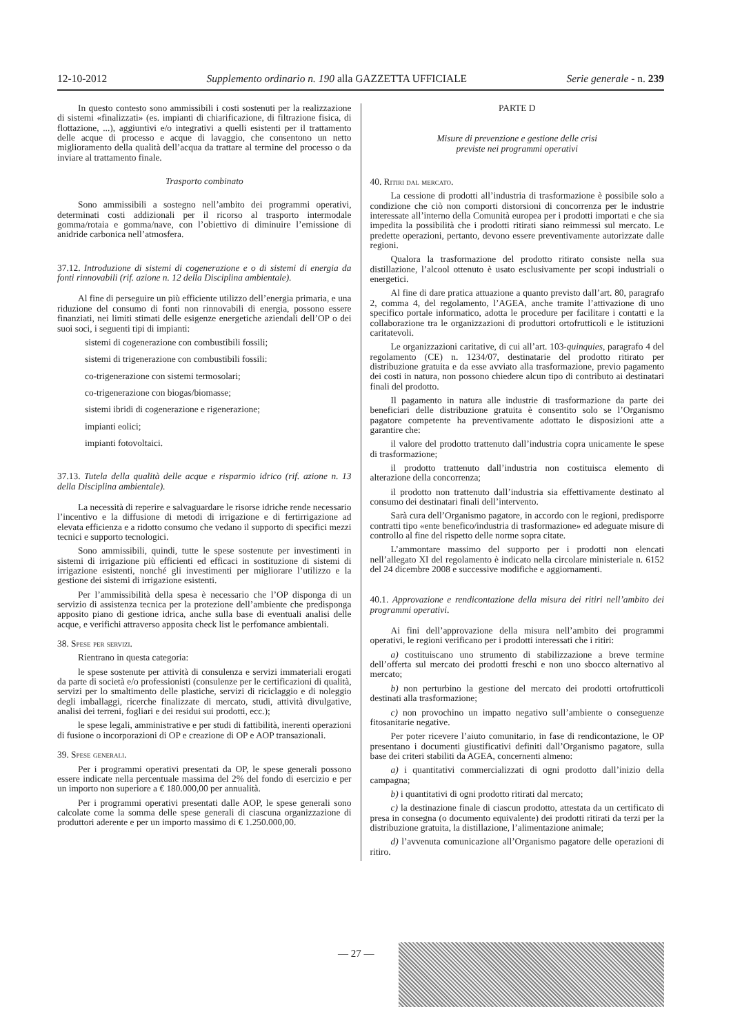12-10-2012 Supplemento ordinario n. 190 alla GAZZETTA UFFICIALE Serie generale - n. 239
In questo contesto sono ammissibili i costi sostenuti per la realizzazione di sistemi «finalizzati» (es. impianti di chiarificazione, di filtrazione fisica, di flottazione, ...), aggiuntivi e/o integrativi a quelli esistenti per il trattamento delle acque di processo e acque di lavaggio, che consentono un netto miglioramento della qualità dell’acqua da trattare al termine del processo o da inviare al trattamento finale.
Trasporto combinato
Sono ammissibili a sostegno nell’ambito dei programmi operativi, determinati costi addizionali per il ricorso al trasporto intermodale gomma/rotaia e gomma/nave, con l’obiettivo di diminuire l’emissione di anidride carbonica nell’atmosfera.
37.12. Introduzione di sistemi di cogenerazione e o di sistemi di energia da fonti rinnovabili (rif. azione n. 12 della Disciplina ambientale).
Al fine di perseguire un più efficiente utilizzo dell’energia primaria, e una riduzione del consumo di fonti non rinnovabili di energia, possono essere finanziati, nei limiti stimati delle esigenze energetiche aziendali dell’OP o dei suoi soci, i seguenti tipi di impianti:
sistemi di cogenerazione con combustibili fossili;
sistemi di trigenerazione con combustibili fossili:
co-trigenerazione con sistemi termosolari;
co-trigenerazione con biogas/biomasse;
sistemi ibridi di cogenerazione e rigenerazione;
impianti eolici;
impianti fotovoltaici.
37.13. Tutela della qualità delle acque e risparmio idrico (rif. azione n. 13 della Disciplina ambientale).
La necessità di reperire e salvaguardare le risorse idriche rende necessario l’incentivo e la diffusione di metodi di irrigazione e di fertirrigazione ad elevata efficienza e a ridotto consumo che vedano il supporto di specifici mezzi tecnici e supporto tecnologici.
Sono ammissibili, quindi, tutte le spese sostenute per investimenti in sistemi di irrigazione più efficienti ed efficaci in sostituzione di sistemi di irrigazione esistenti, nonché gli investimenti per migliorare l’utilizzo e la gestione dei sistemi di irrigazione esistenti.
Per l’ammissibilità della spesa è necessario che l’OP disponga di un servizio di assistenza tecnica per la protezione dell’ambiente che predisponga apposito piano di gestione idrica, anche sulla base di eventuali analisi delle acque, e verifichi attraverso apposita check list le perfomance ambientali.
38. Spese per servizi.
Rientrano in questa categoria:
le spese sostenute per attività di consulenza e servizi immateriali erogati da parte di società e/o professionisti (consulenze per le certificazioni di qualità, servizi per lo smaltimento delle plastiche, servizi di riciclaggio e di noleggio degli imballaggi, ricerche finalizzate di mercato, studi, attività divulgative, analisi dei terreni, fogliari e dei residui sui prodotti, ecc.);
le spese legali, amministrative e per studi di fattibilità, inerenti operazioni di fusione o incorporazioni di OP e creazione di OP e AOP transazionali.
39. Spese generali.
Per i programmi operativi presentati da OP, le spese generali possono essere indicate nella percentuale massima del 2% del fondo di esercizio e per un importo non superiore a € 180.000,00 per annualità.
Per i programmi operativi presentati dalle AOP, le spese generali sono calcolate come la somma delle spese generali di ciascuna organizzazione di produttori aderente e per un importo massimo di € 1.250.000,00.
PARTE D
Misure di prevenzione e gestione delle crisi
previste nei programmi operativi
40. Ritiri dal mercato.
La cessione di prodotti all’industria di trasformazione è possibile solo a condizione che ciò non comporti distorsioni di concorrenza per le industrie interessate all’interno della Comunità europea per i prodotti importati e che sia impedita la possibilità che i prodotti ritirati siano reimmessi sul mercato. Le predette operazioni, pertanto, devono essere preventivamente autorizzate dalle regioni.
Qualora la trasformazione del prodotto ritirato consiste nella sua distillazione, l’alcool ottenuto è usato esclusivamente per scopi industriali o energetici.
Al fine di dare pratica attuazione a quanto previsto dall’art. 80, paragrafo 2, comma 4, del regolamento, l’AGEA, anche tramite l’attivazione di uno specifico portale informatico, adotta le procedure per facilitare i contatti e la collaborazione tra le organizzazioni di produttori ortofrutticoli e le istituzioni caritatevoli.
Le organizzazioni caritative, di cui all’art. 103-quinquies, paragrafo 4 del regolamento (CE) n. 1234/07, destinatarie del prodotto ritirato per distribuzione gratuita e da esse avviato alla trasformazione, previo pagamento dei costi in natura, non possono chiedere alcun tipo di contributo ai destinatari finali del prodotto.
Il pagamento in natura alle industrie di trasformazione da parte dei beneficiari delle distribuzione gratuita è consentito solo se l’Organismo pagatore competente ha preventivamente adottato le disposizioni atte a garantire che:
il valore del prodotto trattenuto dall’industria copra unicamente le spese di trasformazione;
il prodotto trattenuto dall’industria non costituisca elemento di alterazione della concorrenza;
il prodotto non trattenuto dall’industria sia effettivamente destinato al consumo dei destinatari finali dell’intervento.
Sarà cura dell’Organismo pagatore, in accordo con le regioni, predisporre contratti tipo «ente benefico/industria di trasformazione» ed adeguate misure di controllo al fine del rispetto delle norme sopra citate.
L’ammontare massimo del supporto per i prodotti non elencati nell’allegato XI del regolamento è indicato nella circolare ministeriale n. 6152 del 24 dicembre 2008 e successive modifiche e aggiornamenti.
40.1. Approvazione e rendicontazione della misura dei ritiri nell’ambito dei programmi operativi.
Ai fini dell’approvazione della misura nell’ambito dei programmi operativi, le regioni verificano per i prodotti interessati che i ritiri:
a) costituiscano uno strumento di stabilizzazione a breve termine dell’offerta sul mercato dei prodotti freschi e non uno sbocco alternativo al mercato;
b) non perturbino la gestione del mercato dei prodotti ortofrutticoli destinati alla trasformazione;
c) non provochino un impatto negativo sull’ambiente o conseguenze fitosanitarie negative.
Per poter ricevere l’aiuto comunitario, in fase di rendicontazione, le OP presentano i documenti giustificativi definiti dall’Organismo pagatore, sulla base dei criteri stabiliti da AGEA, concernenti almeno:
a) i quantitativi commercializzati di ogni prodotto dall’inizio della campagna;
b) i quantitativi di ogni prodotto ritirati dal mercato;
c) la destinazione finale di ciascun prodotto, attestata da un certificato di presa in consegna (o documento equivalente) dei prodotti ritirati da terzi per la distribuzione gratuita, la distillazione, l’alimentazione animale;
d) l’avvenuta comunicazione all’Organismo pagatore delle operazioni di ritiro.
— 27 —